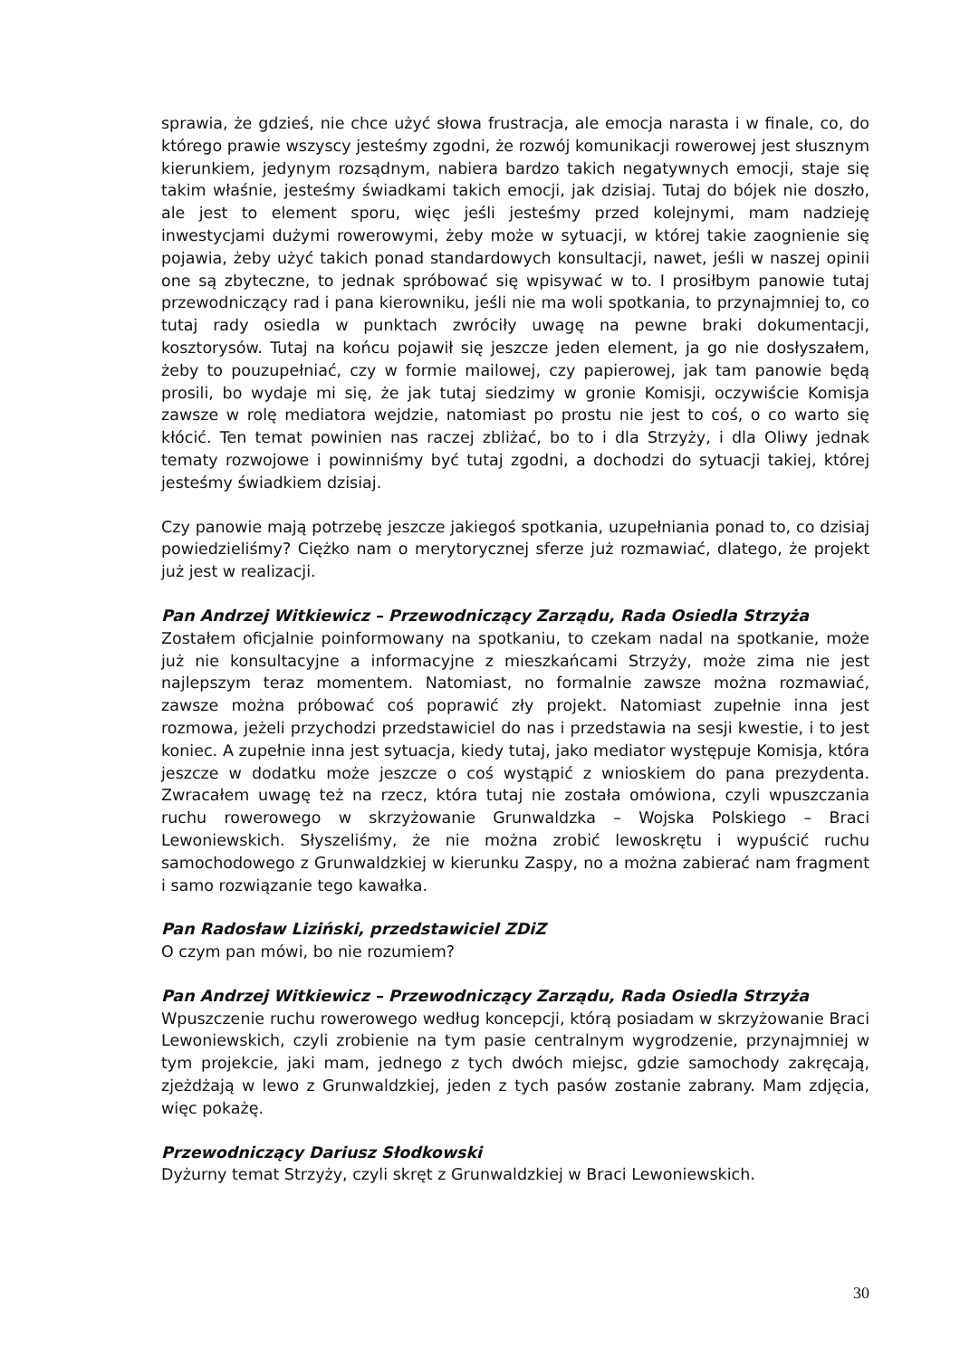sprawia, że gdzieś, nie chce użyć słowa frustracja, ale emocja narasta i w finale, co, do którego prawie wszyscy jesteśmy zgodni, że rozwój komunikacji rowerowej jest słusznym kierunkiem, jedynym rozsądnym, nabiera bardzo takich negatywnych emocji, staje się takim właśnie, jesteśmy świadkami takich emocji, jak dzisiaj. Tutaj do bójek nie doszło, ale jest to element sporu, więc jeśli jesteśmy przed kolejnymi, mam nadzieję inwestycjami dużymi rowerowymi, żeby może w sytuacji, w której takie zaognienie się pojawia, żeby użyć takich ponad standardowych konsultacji, nawet, jeśli w naszej opinii one są zbyteczne, to jednak spróbować się wpisywać w to. I prosiłbym panowie tutaj przewodniczący rad i pana kierowniku, jeśli nie ma woli spotkania, to przynajmniej to, co tutaj rady osiedla w punktach zwróciły uwagę na pewne braki dokumentacji, kosztorysów. Tutaj na końcu pojawił się jeszcze jeden element, ja go nie dosłyszałem, żeby to pouzupełniać, czy w formie mailowej, czy papierowej, jak tam panowie będą prosili, bo wydaje mi się, że jak tutaj siedzimy w gronie Komisji, oczywiście Komisja zawsze w rolę mediatora wejdzie, natomiast po prostu nie jest to coś, o co warto się kłócić. Ten temat powinien nas raczej zbliżać, bo to i dla Strzyży, i dla Oliwy jednak tematy rozwojowe i powinniśmy być tutaj zgodni, a dochodzi do sytuacji takiej, której jesteśmy świadkiem dzisiaj.
Czy panowie mają potrzebę jeszcze jakiegoś spotkania, uzupełniania ponad to, co dzisiaj powiedzieliśmy? Ciężko nam o merytorycznej sferze już rozmawiać, dlatego, że projekt już jest w realizacji.
Pan Andrzej Witkiewicz – Przewodniczący Zarządu, Rada Osiedla Strzyża
Zostałem oficjalnie poinformowany na spotkaniu, to czekam nadal na spotkanie, może już nie konsultacyjne a informacyjne z mieszkańcami Strzyży, może zima nie jest najlepszym teraz momentem. Natomiast, no formalnie zawsze można rozmawiać, zawsze można próbować coś poprawić zły projekt. Natomiast zupełnie inna jest rozmowa, jeżeli przychodzi przedstawiciel do nas i przedstawia na sesji kwestie, i to jest koniec. A zupełnie inna jest sytuacja, kiedy tutaj, jako mediator występuje Komisja, która jeszcze w dodatku może jeszcze o coś wystąpić z wnioskiem do pana prezydenta. Zwracałem uwagę też na rzecz, która tutaj nie została omówiona, czyli wpuszczania ruchu rowerowego w skrzyżowanie Grunwaldzka – Wojska Polskiego – Braci Lewoniewskich. Słyszeliśmy, że nie można zrobić lewoskrętu i wypuścić ruchu samochodowego z Grunwaldzkiej w kierunku Zaspy, no a można zabierać nam fragment i samo rozwiązanie tego kawałka.
Pan Radosław Liziński, przedstawiciel ZDiZ
O czym pan mówi, bo nie rozumiem?
Pan Andrzej Witkiewicz – Przewodniczący Zarządu, Rada Osiedla Strzyża
Wpuszczenie ruchu rowerowego według koncepcji, którą posiadam w skrzyżowanie Braci Lewoniewskich, czyli zrobienie na tym pasie centralnym wygrodzenie, przynajmniej w tym projekcie, jaki mam, jednego z tych dwóch miejsc, gdzie samochody zakręcają, zjeżdżają w lewo z Grunwaldzkiej, jeden z tych pasów zostanie zabrany. Mam zdjęcia, więc pokażę.
Przewodniczący Dariusz Słodkowski
Dyżurny temat Strzyży, czyli skręt z Grunwaldzkiej w Braci Lewoniewskich.
30